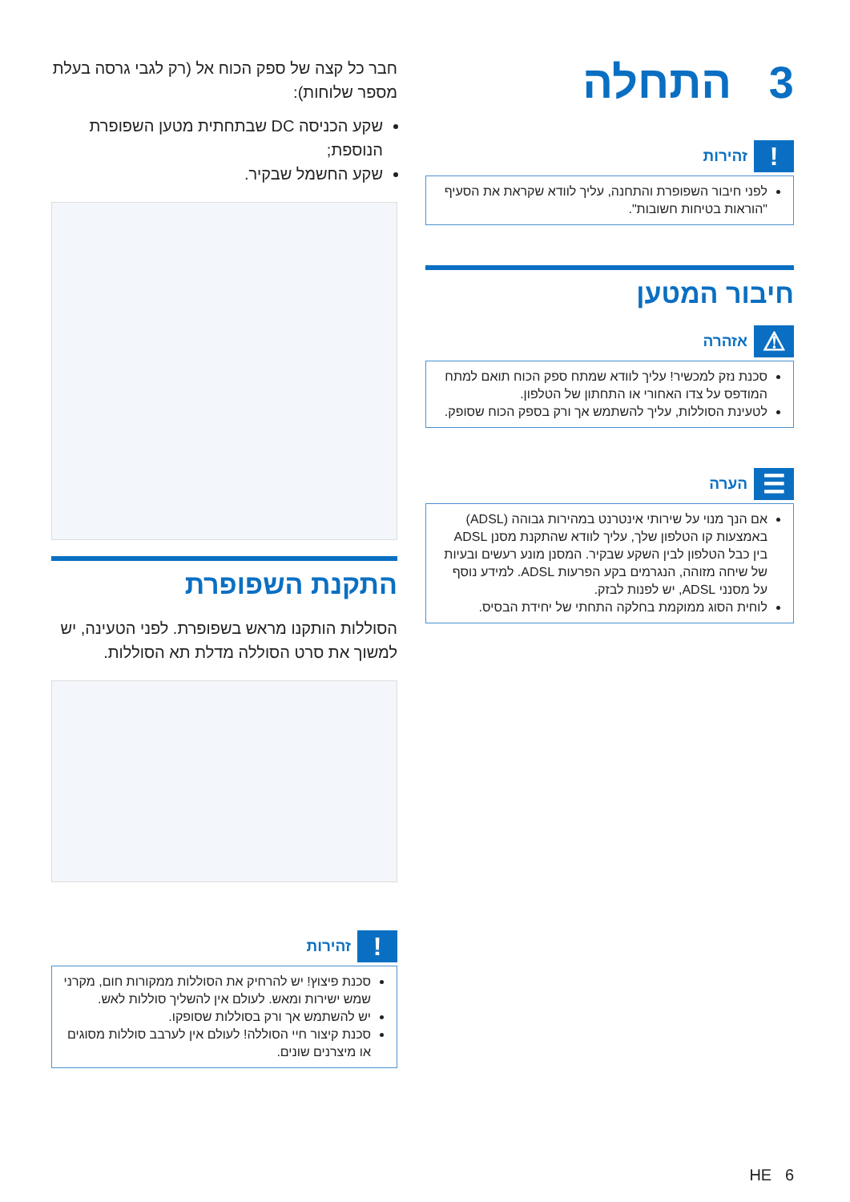3 התחלה
! זהירות
לפני חיבור השפופרת והתחנה, עליך לוודא שקראת את הסעיף "הוראות בטיחות חשובות".
חיבור המטען
⚠ אזהרה
סכנת נזק למכשיר! עליך לוודא שמתח ספק הכוח תואם למתח המודפס על צדו האחורי או התחתון של הטלפון.
לטעינת הסוללות, עליך להשתמש אך ורק בספק הכוח שסופק.
☰ הערה
אם הנך מנוי על שירותי אינטרנט במהירות גבוהה (ADSL) באמצעות קו הטלפון שלך, עליך לוודא שהתקנת מסנן ADSL בין כבל הטלפון לבין השקע שבקיר. המסנן מונע רעשים ובעיות של שיחה מזוהה, הנגרמים בקע הפרעות ADSL. למידע נוסף על מסנני ADSL, יש לפנות לבזק.
לוחית הסוג ממוקמת בחלקה התחתי של יחידת הבסיס.
חבר כל קצה של ספק הכוח אל (רק לגבי גרסה בעלת מספר שלוחות):
שקע הכניסה DC שבתחתית מטען השפופרת הנוספת;
שקע החשמל שבקיר.
התקנת השפופרת
הסוללות הותקנו מראש בשפופרת. לפני הטעינה, יש למשוך את סרט הסוללה מדלת תא הסוללות.
! זהירות
סכנת פיצוץ! יש להרחיק את הסוללות ממקורות חום, מקרני שמש ישירות ומאש. לעולם אין להשליך סוללות לאש.
יש להשתמש אך ורק בסוללות שסופקו.
סכנת קיצור חיי הסוללה! לעולם אין לערבב סוללות מסוגים או מיצרנים שונים.
6 HE